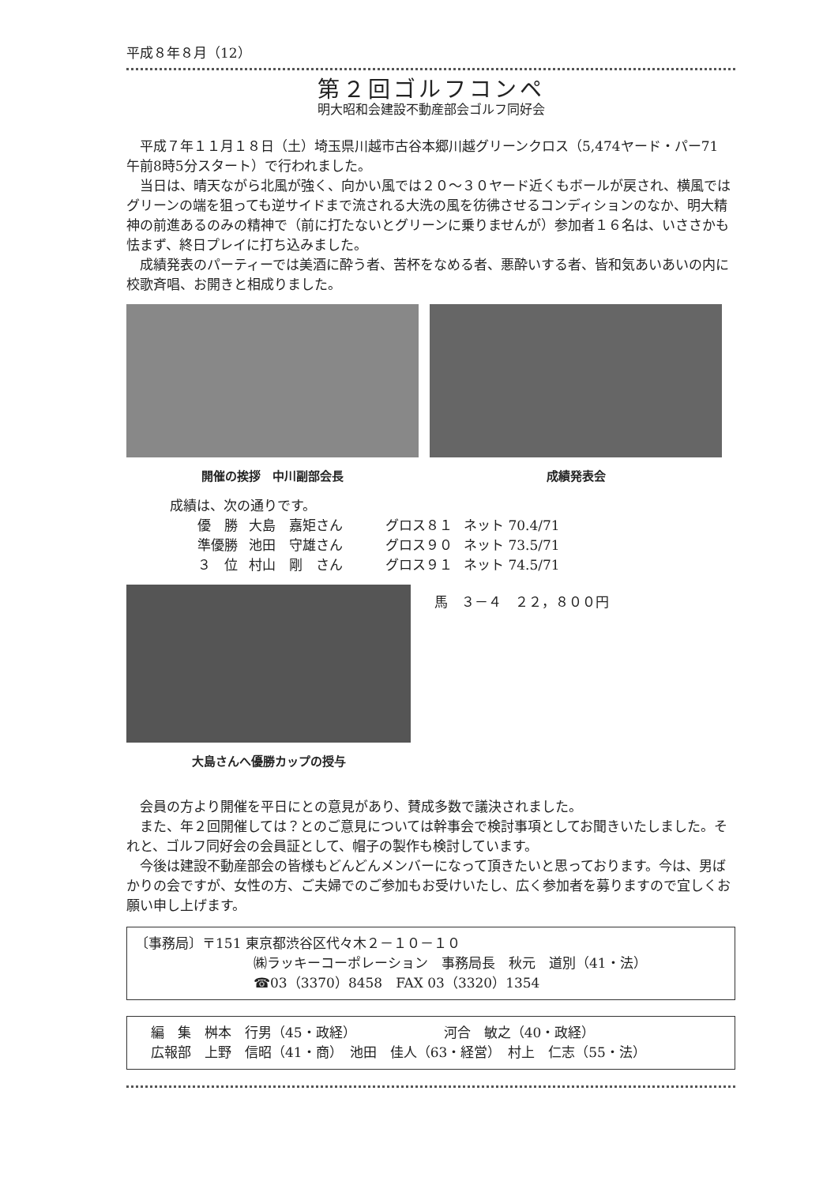平成８年８月（12）
第２回ゴルフコンペ
明大昭和会建設不動産部会ゴルフ同好会
平成７年１１月１８日（土）埼玉県川越市古谷本郷川越グリーンクロス（5,474ヤード・パー71　午前8時5分スタート）で行われました。
当日は、晴天ながら北風が強く、向かい風では２０～３０ヤード近くもボールが戻され、横風ではグリーンの端を狙っても逆サイドまで流される大洗の風を彷彿させるコンディションのなか、明大精神の前進あるのみの精神で（前に打たないとグリーンに乗りませんが）参加者１６名は、いささかも怯まず、終日プレイに打ち込みました。
成績発表のパーティーでは美酒に酔う者、苦杯をなめる者、悪酔いする者、皆和気あいあいの内に校歌斉唱、お開きと相成りました。
開催の挨拶　中川副部会長 成績発表会
成績は、次の通りです。
| 優 勝 | 大島 嘉矩さん | グロス８１ | ネット 70.4/71 |
| 準優勝 | 池田 守雄さん | グロス９０ | ネット 73.5/71 |
| ３ 位 | 村山 剛 さん | グロス９１ | ネット 74.5/71 |
大島さんへ優勝カップの授与 馬　３－４　２２，８００円
会員の方より開催を平日にとの意見があり、賛成多数で議決されました。
また、年２回開催しては？とのご意見については幹事会で検討事項としてお聞きいたしました。それと、ゴルフ同好会の会員証として、帽子の製作も検討しています。
今後は建設不動産部会の皆様もどんどんメンバーになって頂きたいと思っております。今は、男ばかりの会ですが、女性の方、ご夫婦でのご参加もお受けいたし、広く参加者を募りますので宜しくお願い申し上げます。
〔事務局〕〒151 東京都渋谷区代々木２－１０－１０
㈱ラッキーコーポレーション　事務局長　秋元　道別（41・法）
☎03（3370）8458　FAX 03（3320）1354
編　集　桝本　行男（45・政経）　　　　　　　河合　敏之（40・政経）
広報部　上野　信昭（41・商）　池田　佳人（63・経営）　村上　仁志（55・法）